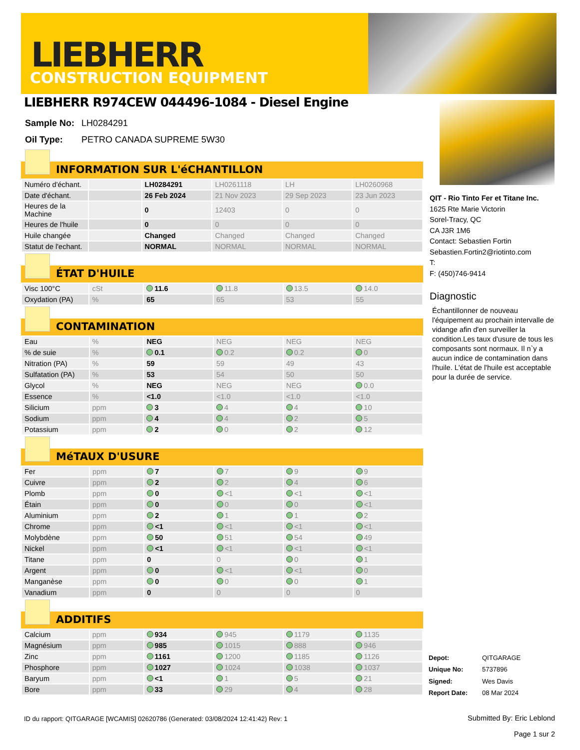LIEBHERR
CONSTRUCTION EQUIPMENT
LIEBHERR R974CEW 044496-1084 - Diesel Engine
| Sample No: | LH0284291 |
| Oil Type: | PETRO CANADA SUPREME 5W30 |
INFORMATION SUR L'éCHANTILLON
| Numéro d'échant. | | LH0284291 | LH0261118 | LH | LH0260968 |
| Date d'échant. | | 26 Feb 2024 | 21 Nov 2023 | 29 Sep 2023 | 23 Jun 2023 |
| Heures de la Machine | | 0 | 12403 | 0 | 0 |
| Heures de l'huile | | 0 | 0 | 0 | 0 |
| Huile changée | | Changed | Changed | Changed | Changed |
| Statut de l'echant. | | NORMAL | NORMAL | NORMAL | NORMAL |
ÉTAT D'HUILE
| Visc 100°C | cSt | 11.6 | 11.8 | 13.5 | 14.0 |
| Oxydation (PA) | % | 65 | 65 | 53 | 55 |
CONTAMINATION
| Eau | % | NEG | NEG | NEG | NEG |
| % de suie | % | 0.1 | 0.2 | 0.2 | 0 |
| Nitration (PA) | % | 59 | 59 | 49 | 43 |
| Sulfatation (PA) | % | 53 | 54 | 50 | 50 |
| Glycol | % | NEG | NEG | NEG | 0.0 |
| Essence | % | <1.0 | <1.0 | <1.0 | <1.0 |
| Silicium | ppm | 3 | 4 | 4 | 10 |
| Sodium | ppm | 4 | 4 | 2 | 5 |
| Potassium | ppm | 2 | 0 | 2 | 12 |
MéTAUX D'USURE
| Fer | ppm | 7 | 7 | 9 | 9 |
| Cuivre | ppm | 2 | 2 | 4 | 6 |
| Plomb | ppm | 0 | <1 | <1 | <1 |
| Étain | ppm | 0 | 0 | 0 | <1 |
| Aluminium | ppm | 2 | 1 | 1 | 2 |
| Chrome | ppm | <1 | <1 | <1 | <1 |
| Molybdène | ppm | 50 | 51 | 54 | 49 |
| Nickel | ppm | <1 | <1 | <1 | <1 |
| Titane | ppm | 0 | 0 | 0 | 1 |
| Argent | ppm | 0 | <1 | <1 | 0 |
| Manganèse | ppm | 0 | 0 | 0 | 1 |
| Vanadium | ppm | 0 | 0 | 0 | 0 |
ADDITIFS
| Calcium | ppm | 934 | 945 | 1179 | 1135 |
| Magnésium | ppm | 985 | 1015 | 888 | 946 |
| Zinc | ppm | 1161 | 1200 | 1185 | 1126 |
| Phosphore | ppm | 1027 | 1024 | 1038 | 1037 |
| Baryum | ppm | <1 | 1 | 5 | 21 |
| Bore | ppm | 33 | 29 | 4 | 28 |
QIT - Rio Tinto Fer et Titane Inc.
1625 Rte Marie Victorin
Sorel-Tracy, QC
CA J3R 1M6
Contact: Sebastien Fortin
Sebastien.Fortin2@riotinto.com
T:
F: (450)746-9414
Diagnostic
Échantillonner de nouveau l'équipement au prochain intervalle de vidange afin d'en surveiller la condition.Les taux d'usure de tous les composants sont normaux. Il n`y a aucun indice de contamination dans l'huile. L'état de l'huile est acceptable pour la durée de service.
| Depot: | QITGARAGE |
| Unique No: | 5737896 |
| Signed: | Wes Davis |
| Report Date: | 08 Mar 2024 |
ID du rapport: QITGARAGE [WCAMIS] 02620786 (Generated: 03/08/2024 12:41:42) Rev: 1
Submitted By: Eric Leblond
Page 1 sur 2